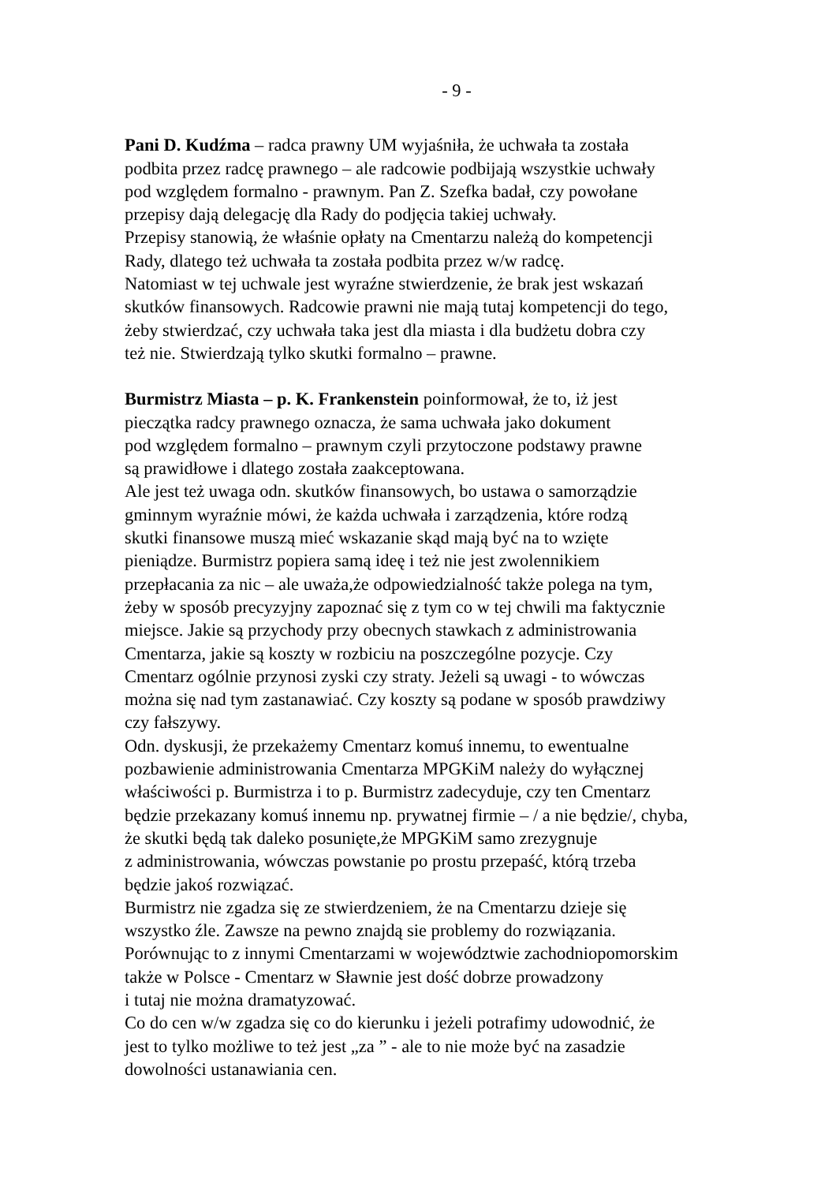- 9 -
Pani D. Kudźma – radca prawny UM wyjaśniła, że uchwała ta została podbita przez radcę prawnego – ale radcowie podbijają wszystkie uchwały pod względem formalno - prawnym. Pan Z. Szefka badał, czy powołane przepisy dają delegację dla Rady do podjęcia takiej uchwały. Przepisy stanowią, że właśnie opłaty na Cmentarzu należą do kompetencji Rady, dlatego też uchwała ta została podbita przez w/w radcę. Natomiast w tej uchwale jest wyraźne stwierdzenie, że brak jest wskazań skutków finansowych. Radcowie prawni nie mają tutaj kompetencji do tego, żeby stwierdzać, czy uchwała taka jest dla miasta i dla budżetu dobra czy też nie. Stwierdzają tylko skutki formalno – prawne.
Burmistrz Miasta – p. K. Frankenstein poinformował, że to, iż jest pieczątka radcy prawnego oznacza, że sama uchwała jako dokument pod względem formalno – prawnym czyli przytoczone podstawy prawne są prawidłowe i dlatego została zaakceptowana. Ale jest też uwaga odn. skutków finansowych, bo ustawa o samorządzie gminnym wyraźnie mówi, że każda uchwała i zarządzenia, które rodzą skutki finansowe muszą mieć wskazanie skąd mają być na to wzięte pieniądze. Burmistrz popiera samą ideę i też nie jest zwolennikiem przepłacania za nic – ale uważa,że odpowiedzialność także polega na tym, żeby w sposób precyzyjny zapoznać się z tym co w tej chwili ma faktycznie miejsce. Jakie są przychody przy obecnych stawkach z administrowania Cmentarza, jakie są koszty w rozbiciu na poszczególne pozycje. Czy Cmentarz ogólnie przynosi zyski czy straty. Jeżeli są uwagi - to wówczas można się nad tym zastanawiać. Czy koszty są podane w sposób prawdziwy czy fałszywy. Odn. dyskusji, że przekażemy Cmentarz komuś innemu, to ewentualne pozbawienie administrowania Cmentarza MPGKiM należy do wyłącznej właściwości p. Burmistrza i to p. Burmistrz zadecyduje, czy ten Cmentarz będzie przekazany komuś innemu np. prywatnej firmie – / a nie będzie/, chyba, że skutki będą tak daleko posunięte,że MPGKiM samo zrezygnuje z administrowania, wówczas powstanie po prostu przepaść, którą trzeba będzie jakoś rozwiązać. Burmistrz nie zgadza się ze stwierdzeniem, że na Cmentarzu dzieje się wszystko źle. Zawsze na pewno znajdą sie problemy do rozwiązania. Porównując to z innymi Cmentarzami w województwie zachodniopomorskim także w Polsce - Cmentarz w Sławnie jest dość dobrze prowadzony i tutaj nie można dramatyzować. Co do cen w/w zgadza się co do kierunku i jeżeli potrafimy udowodnić, że jest to tylko możliwe to też jest „za ” - ale to nie może być na zasadzie dowolności ustanawiania cen.